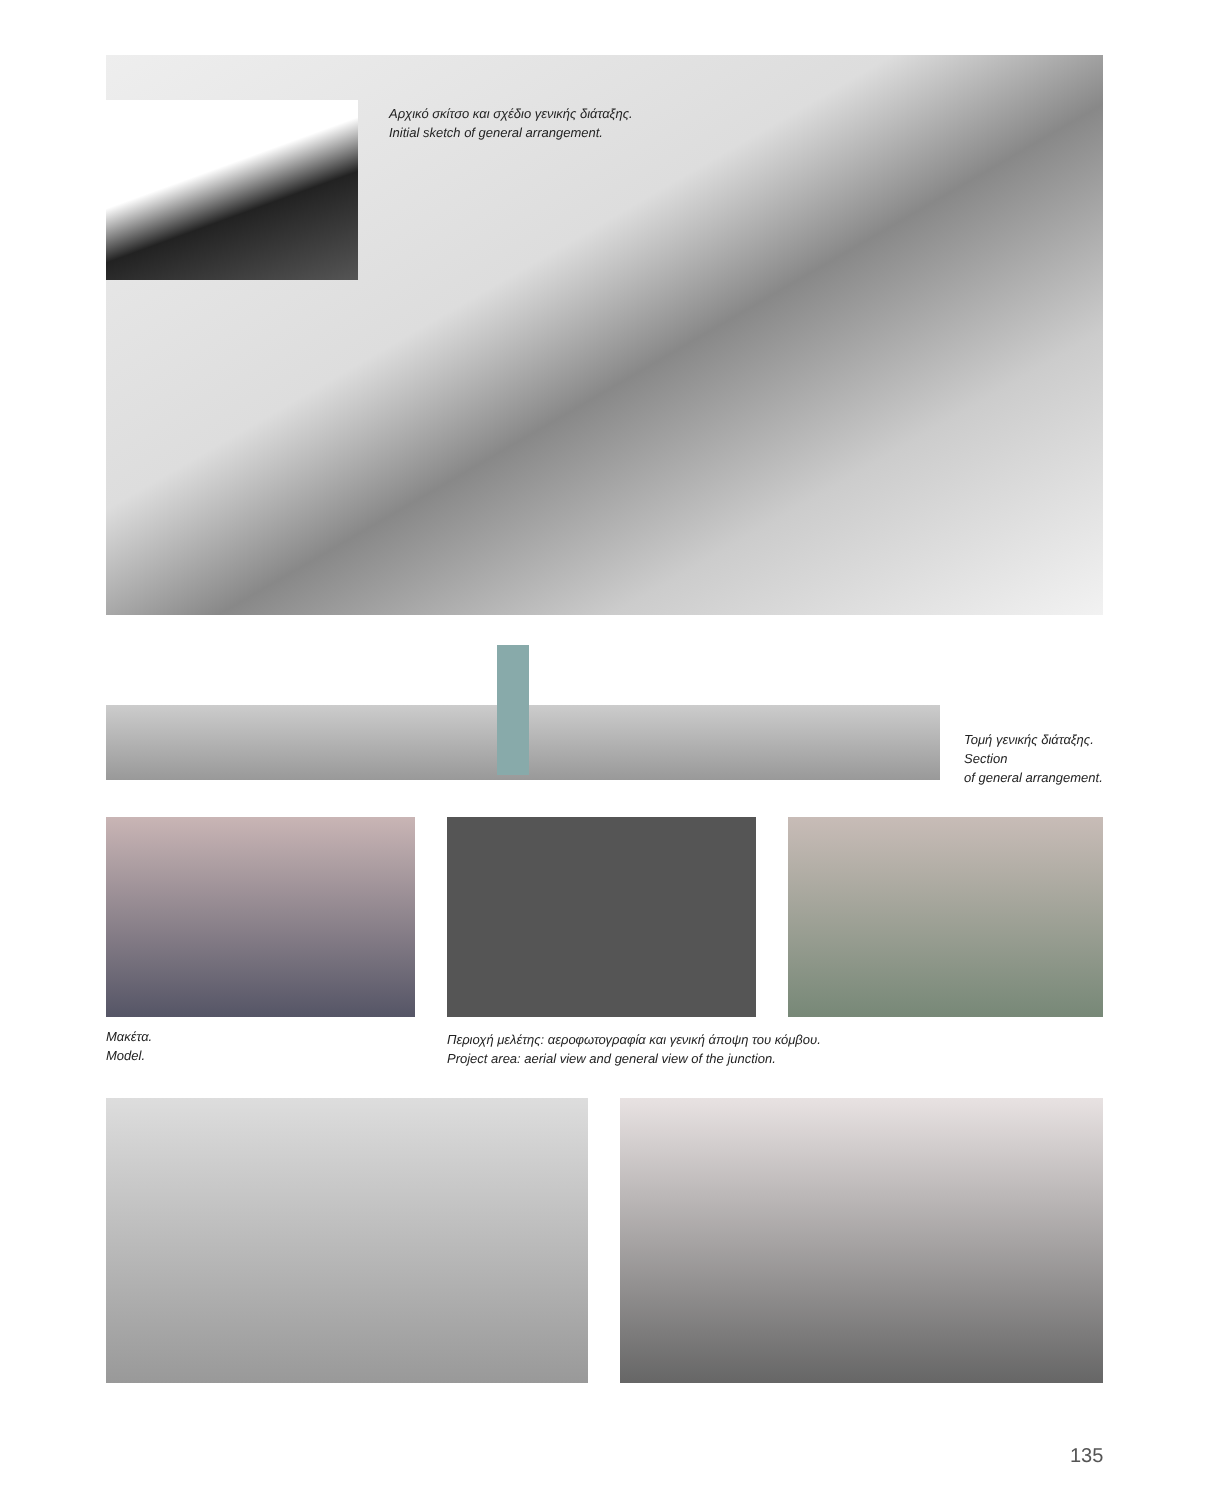Αρχικό σκίτσο και σχέδιο γενικής διάταξης.
Initial sketch of general arrangement.
Τομή γενικής διάταξης.
Section
of general arrangement.
Μακέτα.
Model.
Περιοχή μελέτης: αεροφωτογραφία και γενική άποψη του κόμβου.
Project area: aerial view and general view of the junction.
135